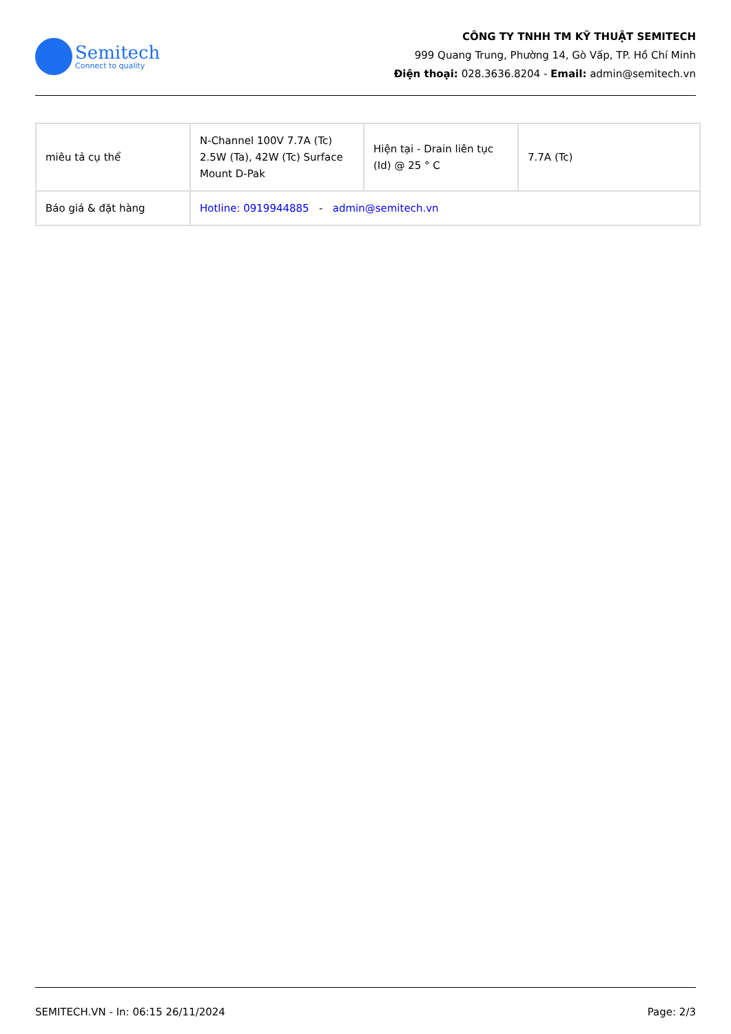Semitech
Connect to quality
CÔNG TY TNHH TM KỸ THUẬT SEMITECH
999 Quang Trung, Phường 14, Gò Vấp, TP. Hồ Chí Minh
Điện thoại: 028.3636.8204 - Email: admin@semitech.vn
| miêu tả cụ thể | N-Channel 100V 7.7A (Tc) 2.5W (Ta), 42W (Tc) Surface Mount D-Pak | Hiện tại - Drain liên tục (Id) @ 25 ° C | 7.7A (Tc) |
| Báo giá & đặt hàng | Hotline: 0919944885 - admin@semitech.vn | | |
SEMITECH.VN - In: 06:15 26/11/2024 Page: 2/3